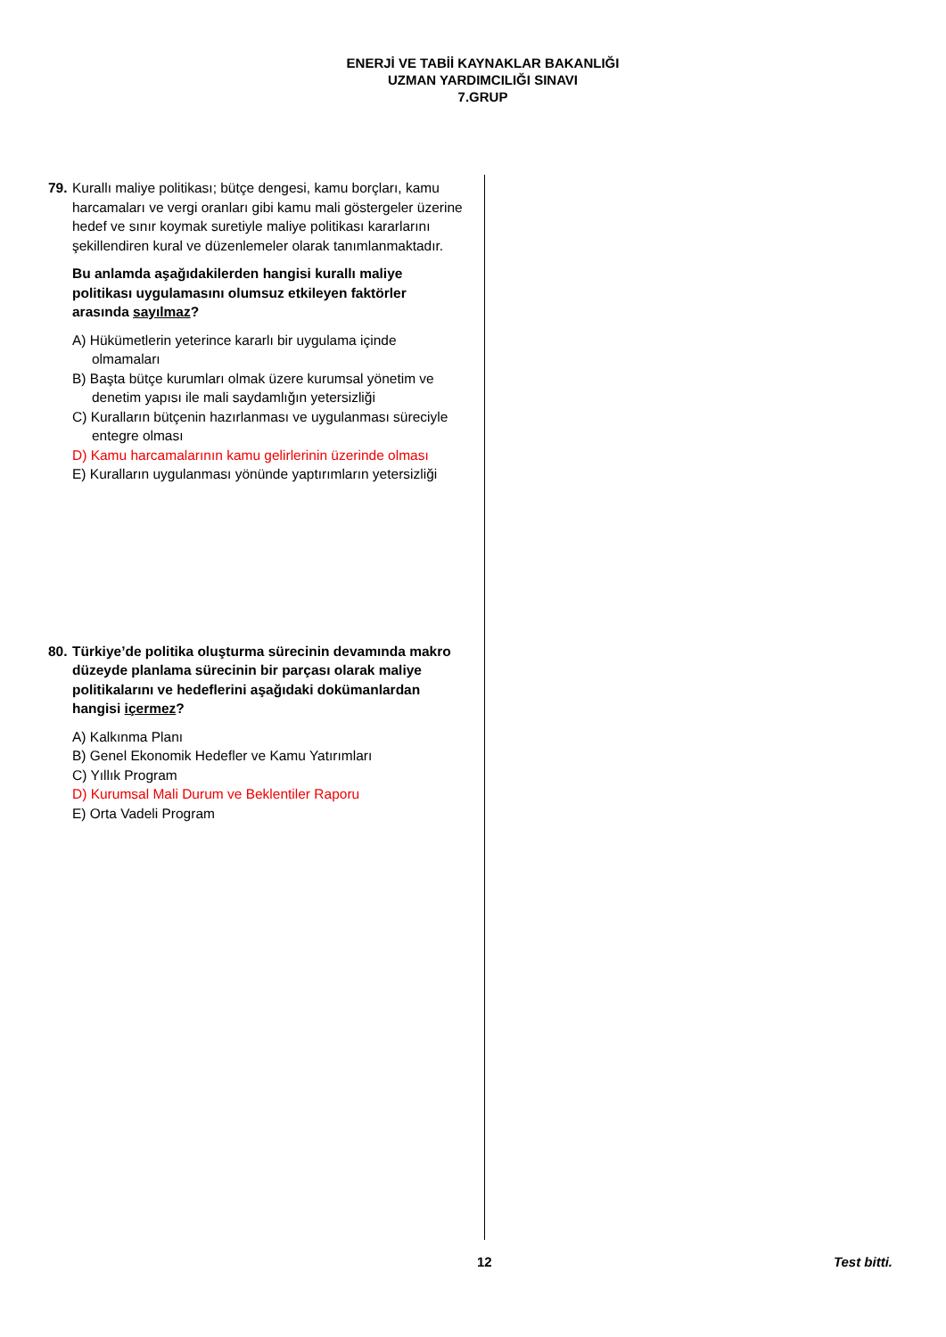ENERJİ VE TABİİ KAYNAKLAR BAKANLIĞI
UZMAN YARDIMCILIĞI SINAVI
7.GRUP
79.
Kurallı maliye politikası; bütçe dengesi, kamu borçları, kamu harcamaları ve vergi oranları gibi kamu mali göstergeler üzerine hedef ve sınır koymak suretiyle maliye politikası kararlarını şekillendiren kural ve düzenlemeler olarak tanımlanmaktadır.
Bu anlamda aşağıdakilerden hangisi kurallı maliye politikası uygulamasını olumsuz etkileyen faktörler arasında sayılmaz?
A) Hükümetlerin yeterince kararlı bir uygulama içinde olmamaları
B) Başta bütçe kurumları olmak üzere kurumsal yönetim ve denetim yapısı ile mali saydamlığın yetersizliği
C) Kuralların bütçenin hazırlanması ve uygulanması süreciyle entegre olması
D) Kamu harcamalarının kamu gelirlerinin üzerinde olması
E) Kuralların uygulanması yönünde yaptırımların yetersizliği
80.
Türkiye’de politika oluşturma sürecinin devamında makro düzeyde planlama sürecinin bir parçası olarak maliye politikalarını ve hedeflerini aşağıdaki dokümanlardan hangisi içermez?
A) Kalkınma Planı
B) Genel Ekonomik Hedefler ve Kamu Yatırımları
C) Yıllık Program
D) Kurumsal Mali Durum ve Beklentiler Raporu
E) Orta Vadeli Program
12 Test bitti.